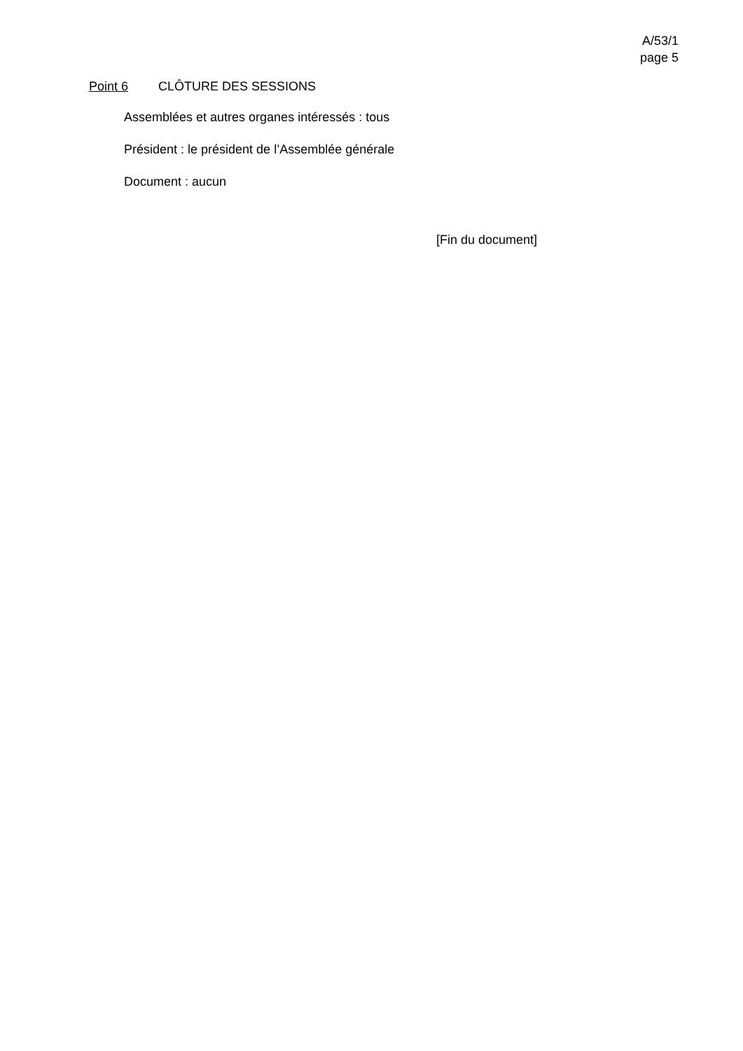A/53/1
page 5
Point 6 CLÔTURE DES SESSIONS
Assemblées et autres organes intéressés : tous
Président : le président de l’Assemblée générale
Document : aucun
[Fin du document]